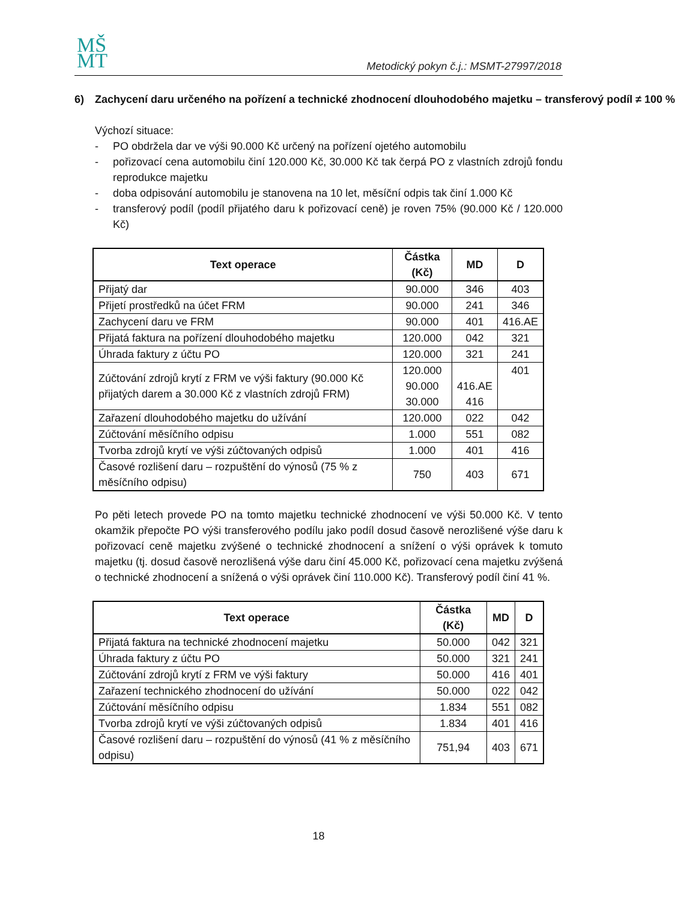MŠ
MT
Metodický pokyn č.j.: MSMT-27997/2018
6) Zachycení daru určeného na pořízení a technické zhodnocení dlouhodobého majetku – transferový podíl ≠ 100 %
Výchozí situace:
- PO obdržela dar ve výši 90.000 Kč určený na pořízení ojetého automobilu
- pořizovací cena automobilu činí 120.000 Kč, 30.000 Kč tak čerpá PO z vlastních zdrojů fondu reprodukce majetku
- doba odpisování automobilu je stanovena na 10 let, měsíční odpis tak činí 1.000 Kč
- transferový podíl (podíl přijatého daru k pořizovací ceně) je roven 75% (90.000 Kč / 120.000 Kč)
| Text operace | Částka (Kč) | MD | D |
| --- | --- | --- | --- |
| Přijatý dar | 90.000 | 346 | 403 |
| Přijetí prostředků na účet FRM | 90.000 | 241 | 346 |
| Zachycení daru ve FRM | 90.000 | 401 | 416.AE |
| Přijatá faktura na pořízení dlouhodobého majetku | 120.000 | 042 | 321 |
| Úhrada faktury z účtu PO | 120.000 | 321 | 241 |
| Zúčtování zdrojů krytí z FRM ve výši faktury (90.000 Kč přijatých darem a 30.000 Kč z vlastních zdrojů FRM) | 120.000 90.000 30.000 | 416.AE 416 | 401 |
| Zařazení dlouhodobého majetku do užívání | 120.000 | 022 | 042 |
| Zúčtování měsíčního odpisu | 1.000 | 551 | 082 |
| Tvorba zdrojů krytí ve výši zúčtovaných odpisů | 1.000 | 401 | 416 |
| Časové rozlišení daru – rozpuštění do výnosů (75 % z měsíčního odpisu) | 750 | 403 | 671 |
Po pěti letech provede PO na tomto majetku technické zhodnocení ve výši 50.000 Kč. V tento okamžik přepočte PO výši transferového podílu jako podíl dosud časově nerozlišené výše daru k pořizovací ceně majetku zvýšené o technické zhodnocení a snížení o výši oprávek k tomuto majetku (tj. dosud časově nerozlišená výše daru činí 45.000 Kč, pořizovací cena majetku zvýšená o technické zhodnocení a snížená o výši oprávek činí 110.000 Kč). Transferový podíl činí 41 %.
| Text operace | Částka (Kč) | MD | D |
| --- | --- | --- | --- |
| Přijatá faktura na technické zhodnocení majetku | 50.000 | 042 | 321 |
| Úhrada faktury z účtu PO | 50.000 | 321 | 241 |
| Zúčtování zdrojů krytí z FRM ve výši faktury | 50.000 | 416 | 401 |
| Zařazení technického zhodnocení do užívání | 50.000 | 022 | 042 |
| Zúčtování měsíčního odpisu | 1.834 | 551 | 082 |
| Tvorba zdrojů krytí ve výši zúčtovaných odpisů | 1.834 | 401 | 416 |
| Časové rozlišení daru – rozpuštění do výnosů (41 % z měsíčního odpisu) | 751,94 | 403 | 671 |
18